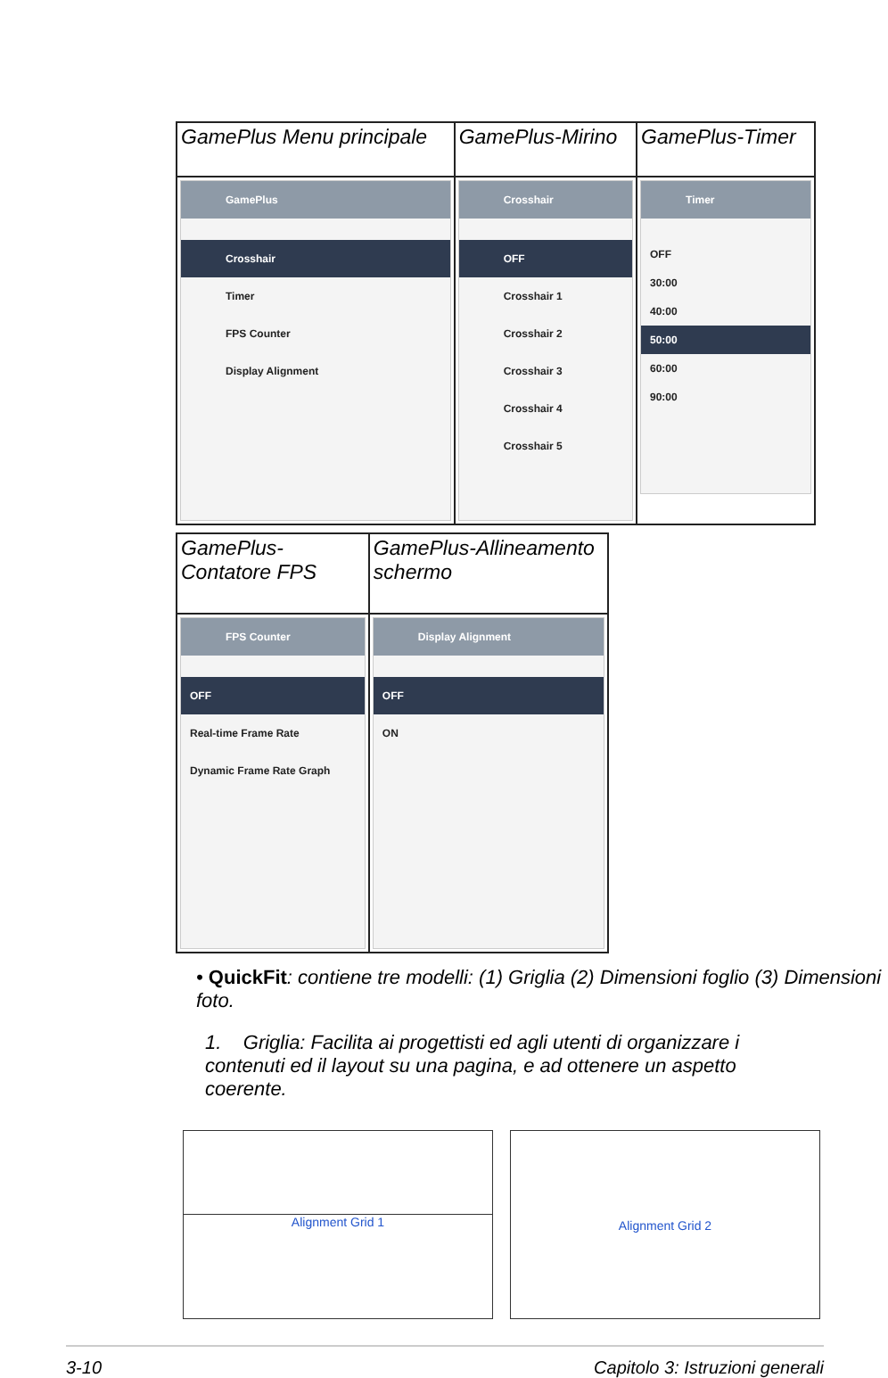| GamePlus Menu principale | GamePlus-Mirino | GamePlus-Timer |
| GamePlus Crosshair Timer FPS Counter Display Alignment | Crosshair OFF Crosshair 1 Crosshair 2 Crosshair 3 Crosshair 4 Crosshair 5 | Timer OFF 30:00 40:00 50:00 60:00 90:00 |
| GamePlus-Contatore FPS | GamePlus-Allineamento schermo |
| FPS Counter OFF Real-time Frame Rate Dynamic Frame Rate Graph | Display Alignment OFF ON |
• QuickFit: contiene tre modelli: (1) Griglia (2) Dimensioni foglio (3) Dimensioni foto.
1. Griglia: Facilita ai progettisti ed agli utenti di organizzare i contenuti ed il layout su una pagina, e ad ottenere un aspetto coerente.
Alignment Grid 1 Alignment Grid 2
3-10 Capitolo 3: Istruzioni generali